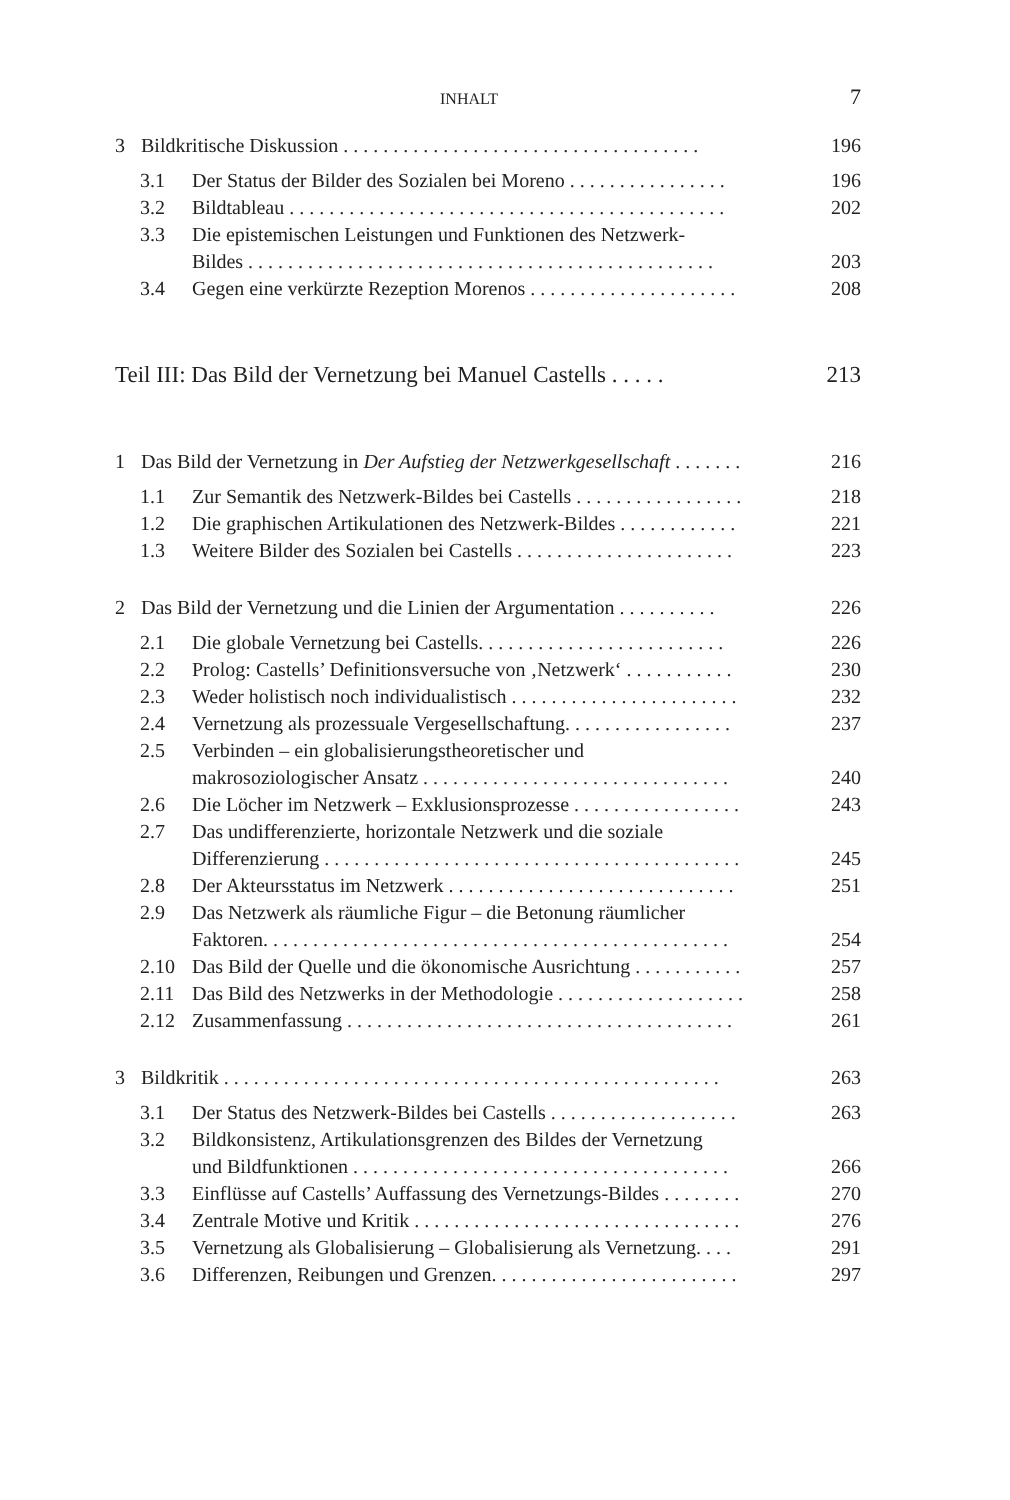INHALT 7
3 Bildkritische Diskussion . . . . . . . . . . . . . . . . . . . . . . . . . . . . . . . . . . . . 196
3.1 Der Status der Bilder des Sozialen bei Moreno . . . . . . . . . . . . . . . . 196
3.2 Bildtableau . . . . . . . . . . . . . . . . . . . . . . . . . . . . . . . . . . . . . . . . . . . . 202
3.3 Die epistemischen Leistungen und Funktionen des Netzwerk-
Bildes . . . . . . . . . . . . . . . . . . . . . . . . . . . . . . . . . . . . . . . . . . . . . . . 203
3.4 Gegen eine verkürzte Rezeption Morenos . . . . . . . . . . . . . . . . . . . . . 208
Teil III: Das Bild der Vernetzung bei Manuel Castells . . . . . 213
1 Das Bild der Vernetzung in Der Aufstieg der Netzwerkgesellschaft . . . . . . . 216
1.1 Zur Semantik des Netzwerk-Bildes bei Castells . . . . . . . . . . . . . . . . . 218
1.2 Die graphischen Artikulationen des Netzwerk-Bildes . . . . . . . . . . . . 221
1.3 Weitere Bilder des Sozialen bei Castells . . . . . . . . . . . . . . . . . . . . . . 223
2 Das Bild der Vernetzung und die Linien der Argumentation . . . . . . . . . . 226
2.1 Die globale Vernetzung bei Castells. . . . . . . . . . . . . . . . . . . . . . . . . 226
2.2 Prolog: Castells’ Definitionsversuche von ‚Netzwerk‘ . . . . . . . . . . . 230
2.3 Weder holistisch noch individualistisch . . . . . . . . . . . . . . . . . . . . . . . 232
2.4 Vernetzung als prozessuale Vergesellschaftung. . . . . . . . . . . . . . . . . 237
2.5 Verbinden – ein globalisierungstheoretischer und
makrosoziologischer Ansatz . . . . . . . . . . . . . . . . . . . . . . . . . . . . . . . 240
2.6 Die Löcher im Netzwerk – Exklusionsprozesse . . . . . . . . . . . . . . . . . 243
2.7 Das undifferenzierte, horizontale Netzwerk und die soziale
Differenzierung . . . . . . . . . . . . . . . . . . . . . . . . . . . . . . . . . . . . . . . . . . 245
2.8 Der Akteursstatus im Netzwerk . . . . . . . . . . . . . . . . . . . . . . . . . . . . . 251
2.9 Das Netzwerk als räumliche Figur – die Betonung räumlicher
Faktoren. . . . . . . . . . . . . . . . . . . . . . . . . . . . . . . . . . . . . . . . . . . . . . . 254
2.10 Das Bild der Quelle und die ökonomische Ausrichtung . . . . . . . . . . . 257
2.11 Das Bild des Netzwerks in der Methodologie . . . . . . . . . . . . . . . . . . . 258
2.12 Zusammenfassung . . . . . . . . . . . . . . . . . . . . . . . . . . . . . . . . . . . . . . . 261
3 Bildkritik . . . . . . . . . . . . . . . . . . . . . . . . . . . . . . . . . . . . . . . . . . . . . . . . . . 263
3.1 Der Status des Netzwerk-Bildes bei Castells . . . . . . . . . . . . . . . . . . . 263
3.2 Bildkonsistenz, Artikulationsgrenzen des Bildes der Vernetzung
und Bildfunktionen . . . . . . . . . . . . . . . . . . . . . . . . . . . . . . . . . . . . . . 266
3.3 Einflüsse auf Castells’ Auffassung des Vernetzungs-Bildes . . . . . . . . 270
3.4 Zentrale Motive und Kritik . . . . . . . . . . . . . . . . . . . . . . . . . . . . . . . . . 276
3.5 Vernetzung als Globalisierung – Globalisierung als Vernetzung. . . . 291
3.6 Differenzen, Reibungen und Grenzen. . . . . . . . . . . . . . . . . . . . . . . . . 297